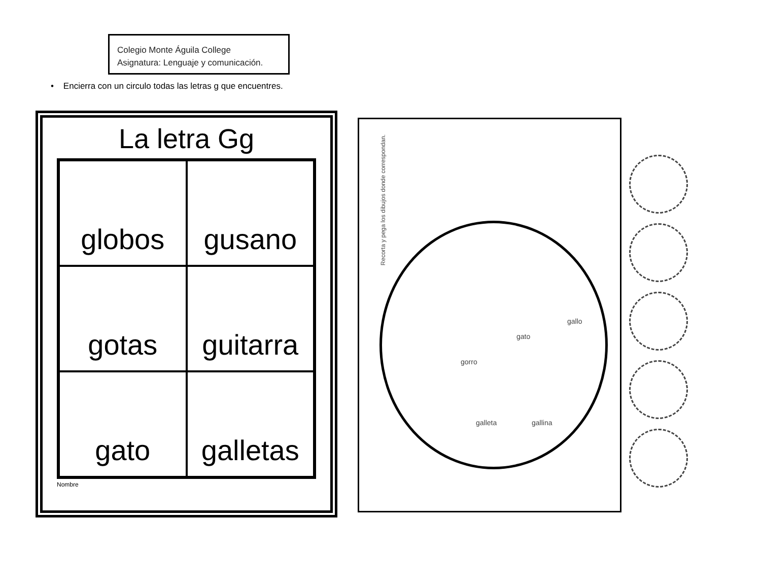Colegio Monte Águila College
Asignatura: Lenguaje y comunicación.
• Encierra con un circulo todas las letras g que encuentres.
La letra Gg
globos
gusano
gotas
guitarra
gato
galletas
Nombre
Recorta y pega los dibujos donde correspondan.
gato
gorro
gallo
galleta gallina